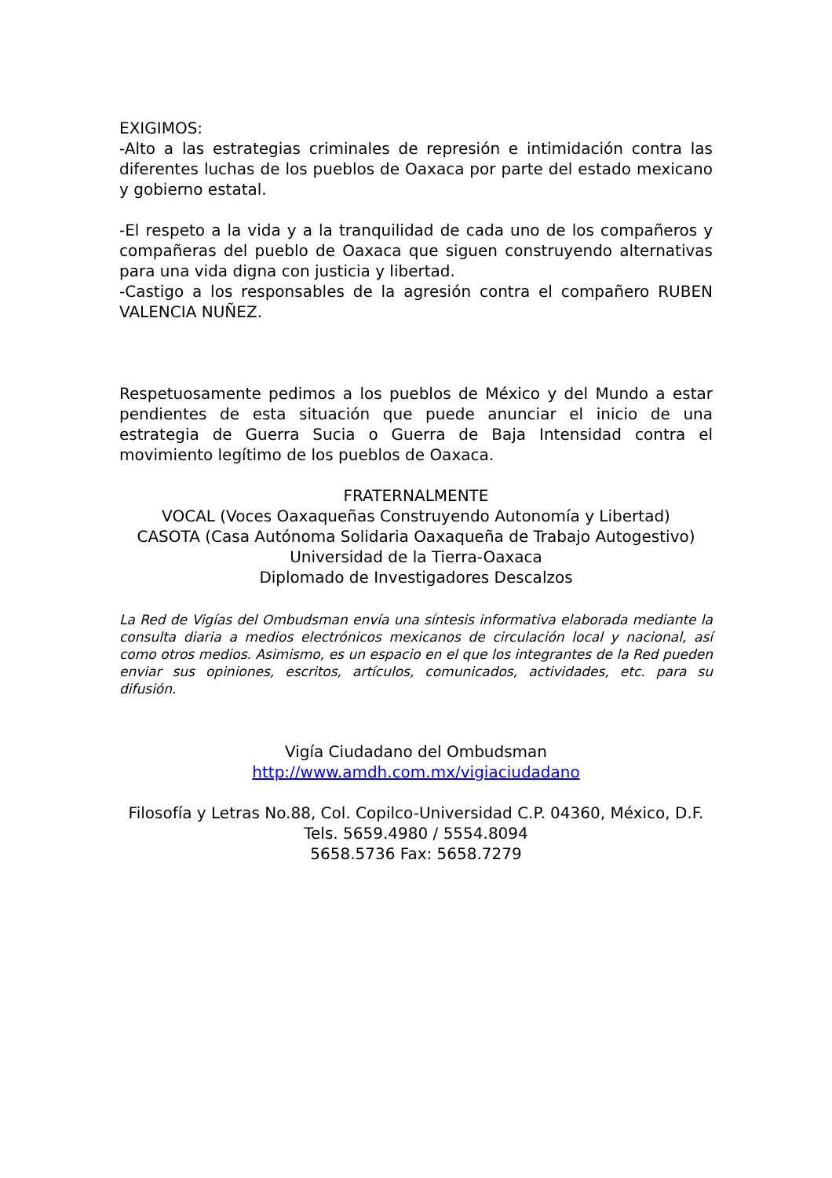EXIGIMOS:
-Alto a las estrategias criminales de represión e intimidación contra las diferentes luchas de los pueblos de Oaxaca por parte del estado mexicano y gobierno estatal.
-El respeto a la vida y a la tranquilidad de cada uno de los compañeros y compañeras del pueblo de Oaxaca que siguen construyendo alternativas para una vida digna con justicia y libertad.
-Castigo a los responsables de la agresión contra el compañero RUBEN VALENCIA NUÑEZ.
Respetuosamente pedimos a los pueblos de México y del Mundo a estar pendientes de esta situación que puede anunciar el inicio de una estrategia de Guerra Sucia o Guerra de Baja Intensidad contra el movimiento legítimo de los pueblos de Oaxaca.
FRATERNALMENTE
VOCAL (Voces Oaxaqueñas Construyendo Autonomía y Libertad)
CASOTA (Casa Autónoma Solidaria Oaxaqueña de Trabajo Autogestivo)
Universidad de la Tierra-Oaxaca
Diplomado de Investigadores Descalzos
La Red de Vigías del Ombudsman envía una síntesis informativa elaborada mediante la consulta diaria a medios electrónicos mexicanos de circulación local y nacional, así como otros medios. Asimismo, es un espacio en el que los integrantes de la Red pueden enviar sus opiniones, escritos, artículos, comunicados, actividades, etc. para su difusión.
Vigía Ciudadano del Ombudsman
http://www.amdh.com.mx/vigiaciudadano
Filosofía y Letras No.88, Col. Copilco-Universidad C.P. 04360, México, D.F.
Tels. 5659.4980 / 5554.8094
5658.5736 Fax: 5658.7279